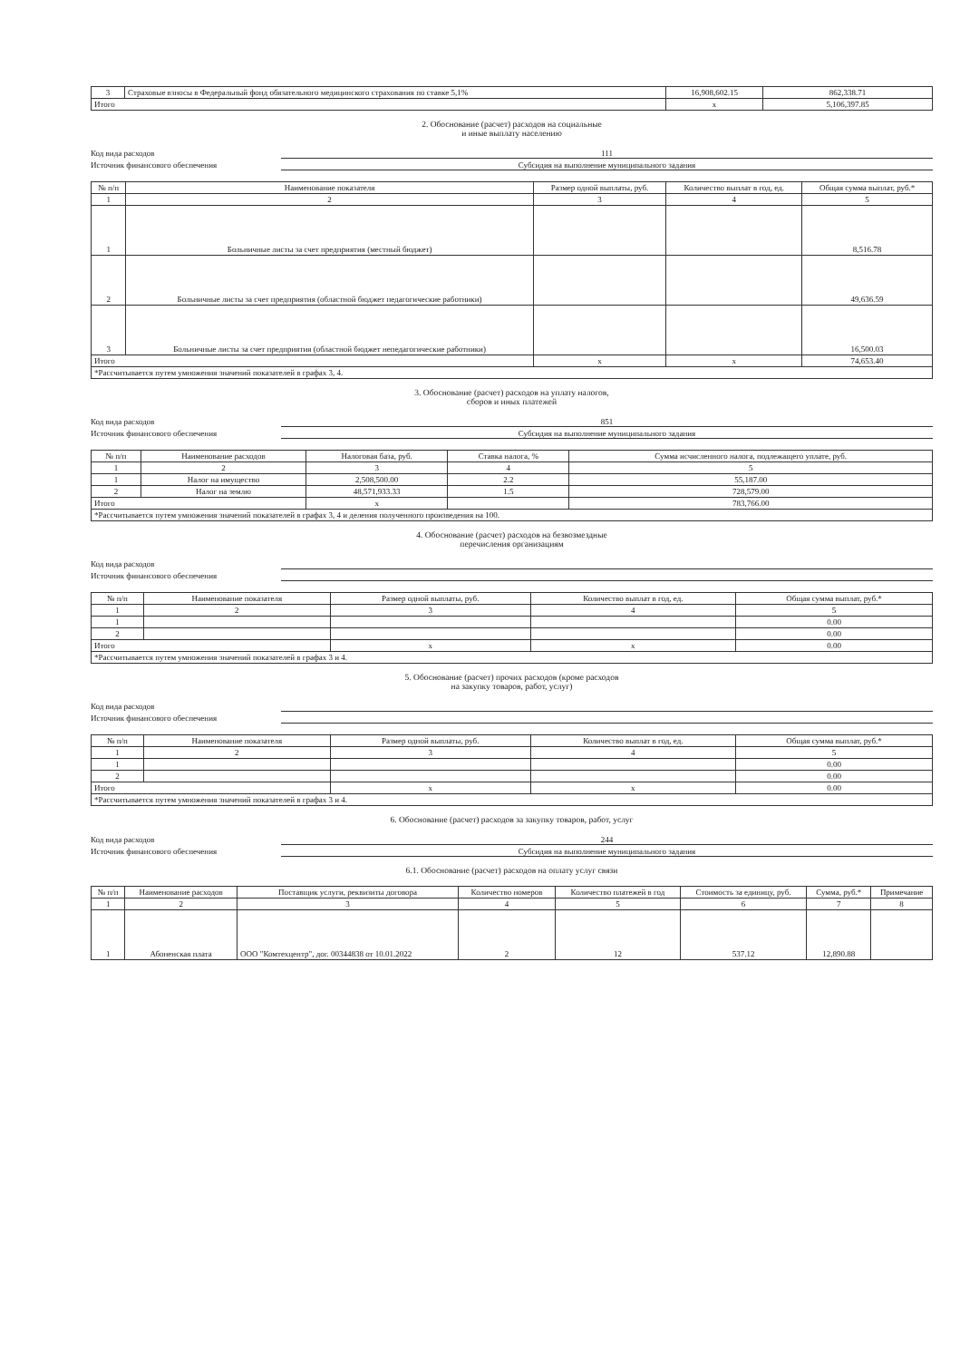| 3 | Страховые взносы в Федеральный фонд обязательного медицинского страхования по ставке 5,1% | 16,908,602.15 | 862,338.71 |
| Итого | | x | 5,106,397.85 |
2. Обоснование (расчет) расходов на социальные
и иные выплату населению
Код вида расходов 111
Источник финансового обеспечения Субсидия на выполнение муниципального задания
| № п/п | Наименование показателя | Размер одной выплаты, руб. | Количество выплат в год, ед. | Общая сумма выплат, руб.* |
| --- | --- | --- | --- | --- |
| 1 | 2 | 3 | 4 | 5 |
| 1 | Больничные листы за счет предприятия (местный бюджет) | | | 8,516.78 |
| 2 | Больничные листы за счет предприятия (областной бюджет педагогические работники) | | | 49,636.59 |
| 3 | Больничные листы за счет предприятия (областной бюджет непедагогические работники) | | | 16,500.03 |
| Итого | | x | x | 74,653.40 |
| *Рассчитывается путем умножения значений показателей в графах 3, 4. | | | | |
3. Обоснование (расчет) расходов на уплату налогов,
сборов и иных платежей
Код вида расходов 851
Источник финансового обеспечения Субсидия на выполнение муниципального задания
| № п/п | Наименование расходов | Налоговая база, руб. | Ставка налога, % | Сумма исчисленного налога, подлежащего уплате, руб. |
| --- | --- | --- | --- | --- |
| 1 | 2 | 3 | 4 | 5 |
| 1 | Налог на имущество | 2,508,500.00 | 2.2 | 55,187.00 |
| 2 | Налог на землю | 48,571,933.33 | 1.5 | 728,579.00 |
| Итого | | x | | 783,766.00 |
| *Рассчитывается путем умножения значений показателей в графах 3, 4 и деления полученного произведения на 100. | | | | |
4. Обоснование (расчет) расходов на безвозмездные
перечисления организациям
Код вида расходов
Источник финансового обеспечения
| № п/п | Наименование показателя | Размер одной выплаты, руб. | Количество выплат в год, ед. | Общая сумма выплат, руб.* |
| --- | --- | --- | --- | --- |
| 1 | 2 | 3 | 4 | 5 |
| 1 | | | | 0.00 |
| 2 | | | | 0.00 |
| Итого | | x | x | 0.00 |
| *Рассчитывается путем умножения значений показателей в графах 3 и 4. | | | | |
5. Обоснование (расчет) прочих расходов (кроме расходов
на закупку товаров, работ, услуг)
Код вида расходов
Источник финансового обеспечения
| № п/п | Наименование показателя | Размер одной выплаты, руб. | Количество выплат в год, ед. | Общая сумма выплат, руб.* |
| --- | --- | --- | --- | --- |
| 1 | 2 | 3 | 4 | 5 |
| 1 | | | | 0.00 |
| 2 | | | | 0.00 |
| Итого | | x | x | 0.00 |
| *Рассчитывается путем умножения значений показателей в графах 3 и 4. | | | | |
6. Обоснование (расчет) расходов за закупку товаров, работ, услуг
Код вида расходов 244
Источник финансового обеспечения Субсидия на выполнение муниципального задания
6.1. Обоснование (расчет) расходов на оплату услуг связи
| № п/п | Наименование расходов | Поставщик услуги, реквизиты договора | Количество номеров | Количество платежей в год | Стоимость за единицу, руб. | Сумма, руб.* | Примечание |
| --- | --- | --- | --- | --- | --- | --- | --- |
| 1 | 2 | 3 | 4 | 5 | 6 | 7 | 8 |
| 1 | Абоненская плата | ООО "Комтехцентр", дог. 00344838 от 10.01.2022 | 2 | 12 | 537.12 | 12,890.88 | |